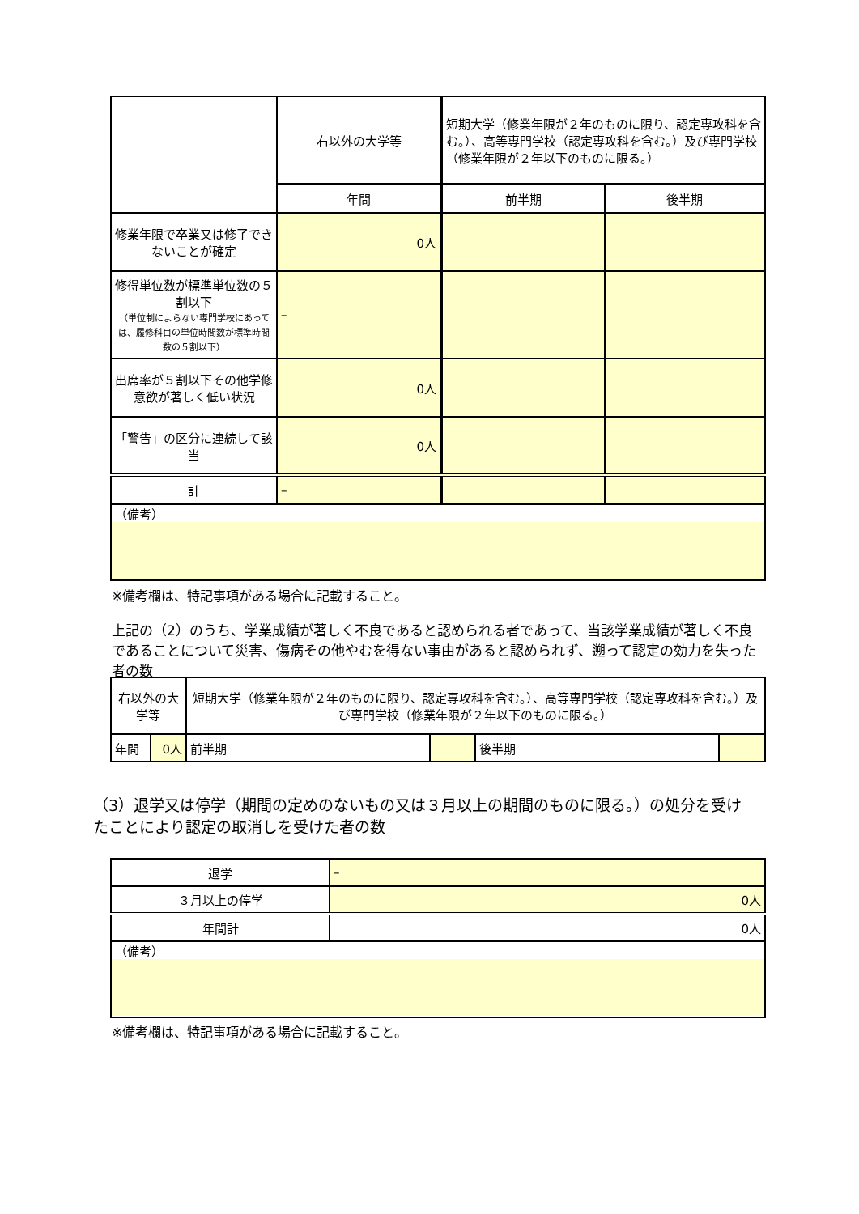| | 右以外の大学等 | 短期大学（修業年限が２年のものに限り、認定専攻科を含む。）、高等専門学校（認定専攻科を含む。）及び専門学校（修業年限が２年以下のものに限る。） | |
| | 年間 | 前半期 | 後半期 |
| 修業年限で卒業又は修了できないことが確定 | 0人 | | |
| 修得単位数が標準単位数の５割以下 （単位制によらない専門学校にあっては、履修科目の単位時間数が標準時間数の５割以下） | – | | |
| 出席率が５割以下その他学修意欲が著しく低い状況 | 0人 | | |
| 「警告」の区分に連続して該当 | 0人 | | |
| 計 | – | | |
| （備考） | | | |
※備考欄は、特記事項がある場合に記載すること。
上記の（2）のうち、学業成績が著しく不良であると認められる者であって、当該学業成績が著しく不良であることについて災害、傷病その他やむを得ない事由があると認められず、遡って認定の効力を失った者の数
| 右以外の大学等 | | 短期大学（修業年限が２年のものに限り、認定専攻科を含む。）、高等専門学校（認定専攻科を含む。）及び専門学校（修業年限が２年以下のものに限る。） | | | |
| 年間 | 0人 | 前半期 | | 後半期 | |
（3）退学又は停学（期間の定めのないもの又は３月以上の期間のものに限る。）の処分を受けたことにより認定の取消しを受けた者の数
| 退学 | – |
| ３月以上の停学 | 0人 |
| 年間計 | 0人 |
| （備考） | |
※備考欄は、特記事項がある場合に記載すること。